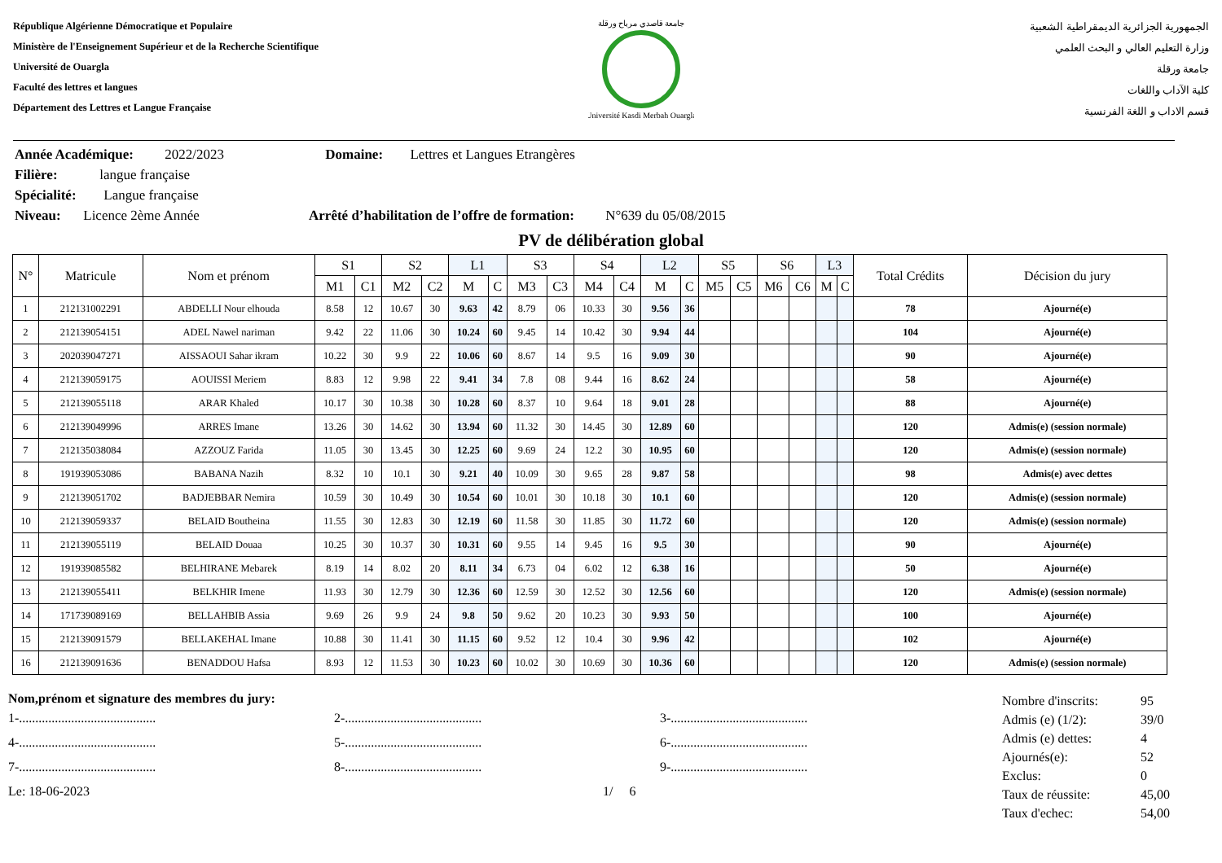République Algérienne Démocratique et Populaire
Ministère de l'Enseignement Supérieur et de la Recherche Scientifique
Université de Ouargla
Faculté des lettres et langues
Département des Lettres et Langue Française
Université Kasdi Merbah Ouargla
جامعة قاصدي مرباح ورقلة
الجمهورية الجزائرية الديمقراطية الشعبية
وزارة التعليم العالي و البحث العلمي
جامعة ورقلة
كلية الآداب واللغات
قسم الاداب و اللغة الفرنسية
Année Académique: 2022/2023 Domaine: Lettres et Langues Etrangères
Filière: langue française
Spécialité: Langue française
Niveau: Licence 2ème Année Arrêté d’habilitation de l’offre de formation: N°639 du 05/08/2015
PV de délibération global
| N° | Matricule | Nom et prénom | S1 | | S2 | | L1 | | S3 | | S4 | | L2 | | S5 | | S6 | | L3 | | Total Crédits | Décision du jury |
| --- | --- | --- | --- | --- | --- | --- | --- | --- | --- | --- | --- | --- | --- | --- | --- | --- | --- | --- | --- | --- | --- | --- |
| | | | M1 | C1 | M2 | C2 | M | C | M3 | C3 | M4 | C4 | M | C | M5 | C5 | M6 | C6 | M | C | | |
| 1 | 212131002291 | ABDELLI Nour elhouda | 8.58 | 12 | 10.67 | 30 | 9.63 | 42 | 8.79 | 06 | 10.33 | 30 | 9.56 | 36 | | | | | | | 78 | Ajourné(e) |
| 2 | 212139054151 | ADEL Nawel nariman | 9.42 | 22 | 11.06 | 30 | 10.24 | 60 | 9.45 | 14 | 10.42 | 30 | 9.94 | 44 | | | | | | | 104 | Ajourné(e) |
| 3 | 202039047271 | AISSAOUI Sahar ikram | 10.22 | 30 | 9.9 | 22 | 10.06 | 60 | 8.67 | 14 | 9.5 | 16 | 9.09 | 30 | | | | | | | 90 | Ajourné(e) |
| 4 | 212139059175 | AOUISSI Meriem | 8.83 | 12 | 9.98 | 22 | 9.41 | 34 | 7.8 | 08 | 9.44 | 16 | 8.62 | 24 | | | | | | | 58 | Ajourné(e) |
| 5 | 212139055118 | ARAR Khaled | 10.17 | 30 | 10.38 | 30 | 10.28 | 60 | 8.37 | 10 | 9.64 | 18 | 9.01 | 28 | | | | | | | 88 | Ajourné(e) |
| 6 | 212139049996 | ARRES Imane | 13.26 | 30 | 14.62 | 30 | 13.94 | 60 | 11.32 | 30 | 14.45 | 30 | 12.89 | 60 | | | | | | | 120 | Admis(e) (session normale) |
| 7 | 212135038084 | AZZOUZ Farida | 11.05 | 30 | 13.45 | 30 | 12.25 | 60 | 9.69 | 24 | 12.2 | 30 | 10.95 | 60 | | | | | | | 120 | Admis(e) (session normale) |
| 8 | 191939053086 | BABANA Nazih | 8.32 | 10 | 10.1 | 30 | 9.21 | 40 | 10.09 | 30 | 9.65 | 28 | 9.87 | 58 | | | | | | | 98 | Admis(e) avec dettes |
| 9 | 212139051702 | BADJEBBAR Nemira | 10.59 | 30 | 10.49 | 30 | 10.54 | 60 | 10.01 | 30 | 10.18 | 30 | 10.1 | 60 | | | | | | | 120 | Admis(e) (session normale) |
| 10 | 212139059337 | BELAID Boutheina | 11.55 | 30 | 12.83 | 30 | 12.19 | 60 | 11.58 | 30 | 11.85 | 30 | 11.72 | 60 | | | | | | | 120 | Admis(e) (session normale) |
| 11 | 212139055119 | BELAID Douaa | 10.25 | 30 | 10.37 | 30 | 10.31 | 60 | 9.55 | 14 | 9.45 | 16 | 9.5 | 30 | | | | | | | 90 | Ajourné(e) |
| 12 | 191939085582 | BELHIRANE Mebarek | 8.19 | 14 | 8.02 | 20 | 8.11 | 34 | 6.73 | 04 | 6.02 | 12 | 6.38 | 16 | | | | | | | 50 | Ajourné(e) |
| 13 | 212139055411 | BELKHIR Imene | 11.93 | 30 | 12.79 | 30 | 12.36 | 60 | 12.59 | 30 | 12.52 | 30 | 12.56 | 60 | | | | | | | 120 | Admis(e) (session normale) |
| 14 | 171739089169 | BELLAHBIB Assia | 9.69 | 26 | 9.9 | 24 | 9.8 | 50 | 9.62 | 20 | 10.23 | 30 | 9.93 | 50 | | | | | | | 100 | Ajourné(e) |
| 15 | 212139091579 | BELLAKEHAL Imane | 10.88 | 30 | 11.41 | 30 | 11.15 | 60 | 9.52 | 12 | 10.4 | 30 | 9.96 | 42 | | | | | | | 102 | Ajourné(e) |
| 16 | 212139091636 | BENADDOU Hafsa | 8.93 | 12 | 11.53 | 30 | 10.23 | 60 | 10.02 | 30 | 10.69 | 30 | 10.36 | 60 | | | | | | | 120 | Admis(e) (session normale) |
Nom,prénom et signature des membres du jury:
1-.......................................... 2-.......................................... 3-..........................................
4-.......................................... 5-.......................................... 6-..........................................
7-.......................................... 8-.......................................... 9-..........................................
Le: 18-06-2023 1/ 6
Nombre d'inscrits: 95
Admis (e) (1/2): 39/0
Admis (e) dettes: 4
Ajournés(e): 52
Exclus: 0
Taux de réussite: 45,00
Taux d'echec: 54,00